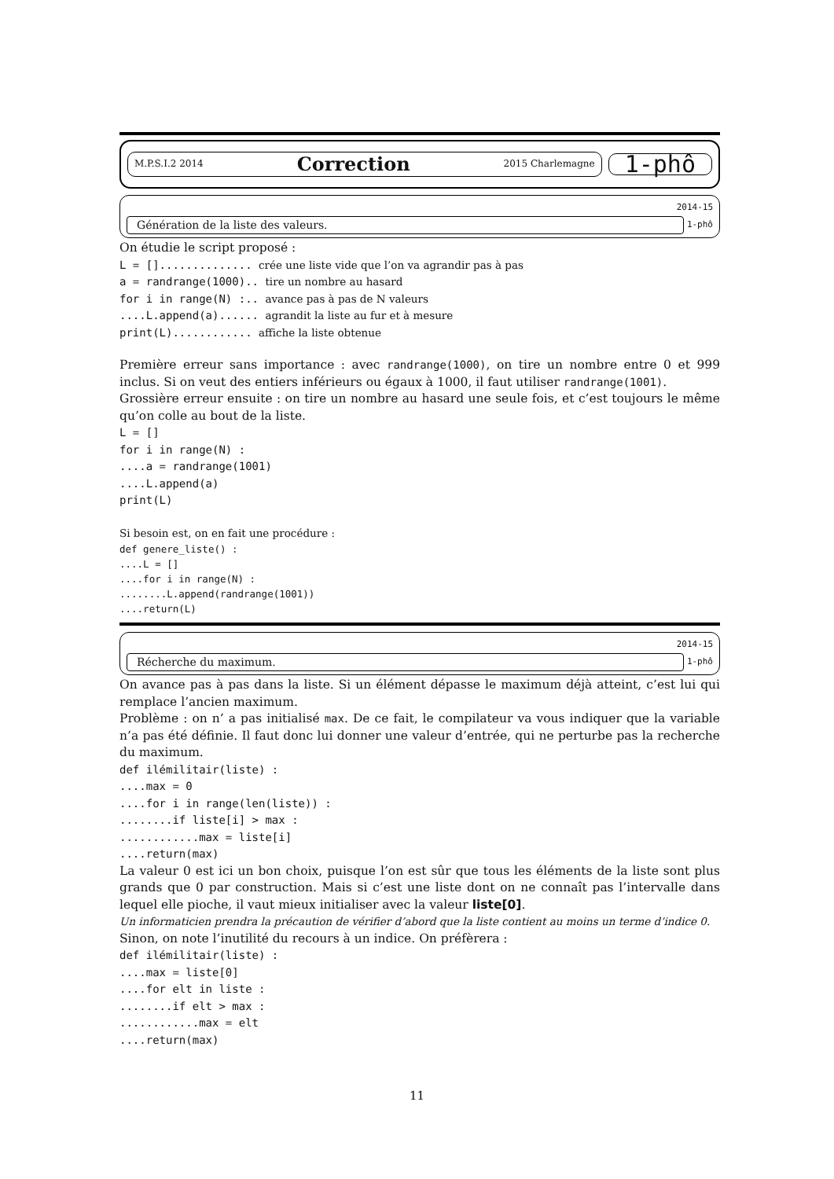M.P.S.I.2 2014 Correction 2015 Charlemagne
1-phô
2014-15
Génération de la liste des valeurs. 1-phô
On étudie le script proposé :
L = [].............. crée une liste vide que l’on va agrandir pas à pas a = randrange(1000).. tire un nombre au hasard for i in range(N) :.. avance pas à pas de N valeurs ....L.append(a)...... agrandit la liste au fur et à mesure print(L)............ affiche la liste obtenue
Première erreur sans importance : avec randrange(1000), on tire un nombre entre 0 et 999 inclus. Si on veut des entiers inférieurs ou égaux à 1000, il faut utiliser randrange(1001).
Grossière erreur ensuite : on tire un nombre au hasard une seule fois, et c’est toujours le même qu’on colle au bout de la liste.
L = [] for i in range(N) : ....a = randrange(1001) ....L.append(a) print(L)
Si besoin est, on en fait une procédure :
def genere_liste() : ....L = [] ....for i in range(N) : ........L.append(randrange(1001)) ....return(L)
2014-15
Récherche du maximum. 1-phô
On avance pas à pas dans la liste. Si un élément dépasse le maximum déjà atteint, c’est lui qui remplace l’ancien maximum.
Problème : on n’ a pas initialisé max. De ce fait, le compilateur va vous indiquer que la variable n’a pas été définie. Il faut donc lui donner une valeur d’entrée, qui ne perturbe pas la recherche du maximum.
def ilémilitair(liste) : ....max = 0 ....for i in range(len(liste)) : ........if liste[i] > max : ............max = liste[i] ....return(max)
La valeur 0 est ici un bon choix, puisque l’on est sûr que tous les éléments de la liste sont plus grands que 0 par construction. Mais si c’est une liste dont on ne connaît pas l’intervalle dans lequel elle pioche, il vaut mieux initialiser avec la valeur liste[0].
Un informaticien prendra la précaution de vérifier d’abord que la liste contient au moins un terme d’indice 0.
Sinon, on note l’inutilité du recours à un indice. On préfèrera :
def ilémilitair(liste) : ....max = liste[0] ....for elt in liste : ........if elt > max : ............max = elt ....return(max)
11